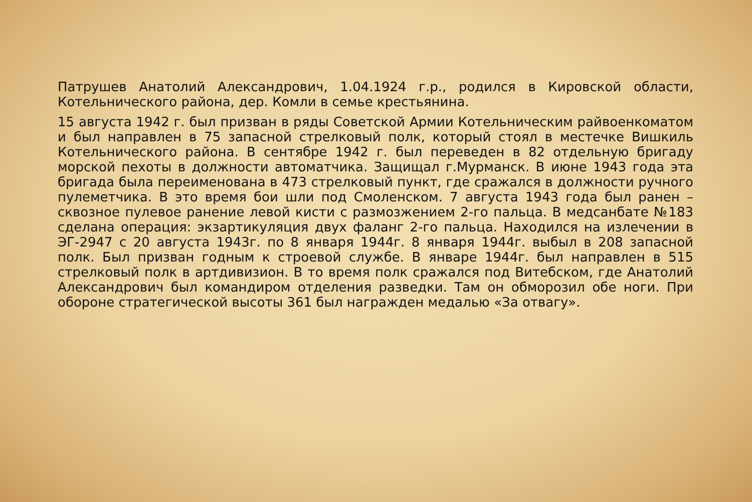Патрушев Анатолий Александрович, 1.04.1924 г.р., родился в Кировской области, Котельнического района, дер. Комли в семье крестьянина.
15 августа 1942 г. был призван в ряды Советской Армии Котельническим райвоенкоматом и был направлен в 75 запасной стрелковый полк, который стоял в местечке Вишкиль Котельнического района. В сентябре 1942 г. был переведен в 82 отдельную бригаду морской пехоты в должности автоматчика. Защищал г.Мурманск. В июне 1943 года эта бригада была переименована в 473 стрелковый пункт, где сражался в должности ручного пулеметчика. В это время бои шли под Смоленском. 7 августа 1943 года был ранен – сквозное пулевое ранение левой кисти с размозжением 2-го пальца. В медсанбате №183 сделана операция: экзартикуляция двух фаланг 2-го пальца. Находился на излечении в ЭГ-2947 с 20 августа 1943г. по 8 января 1944г. 8 января 1944г. выбыл в 208 запасной полк. Был призван годным к строевой службе. В январе 1944г. был направлен в 515 стрелковый полк в артдивизион. В то время полк сражался под Витебском, где Анатолий Александрович был командиром отделения разведки. Там он обморозил обе ноги. При обороне стратегической высоты 361 был награжден медалью «За отвагу».